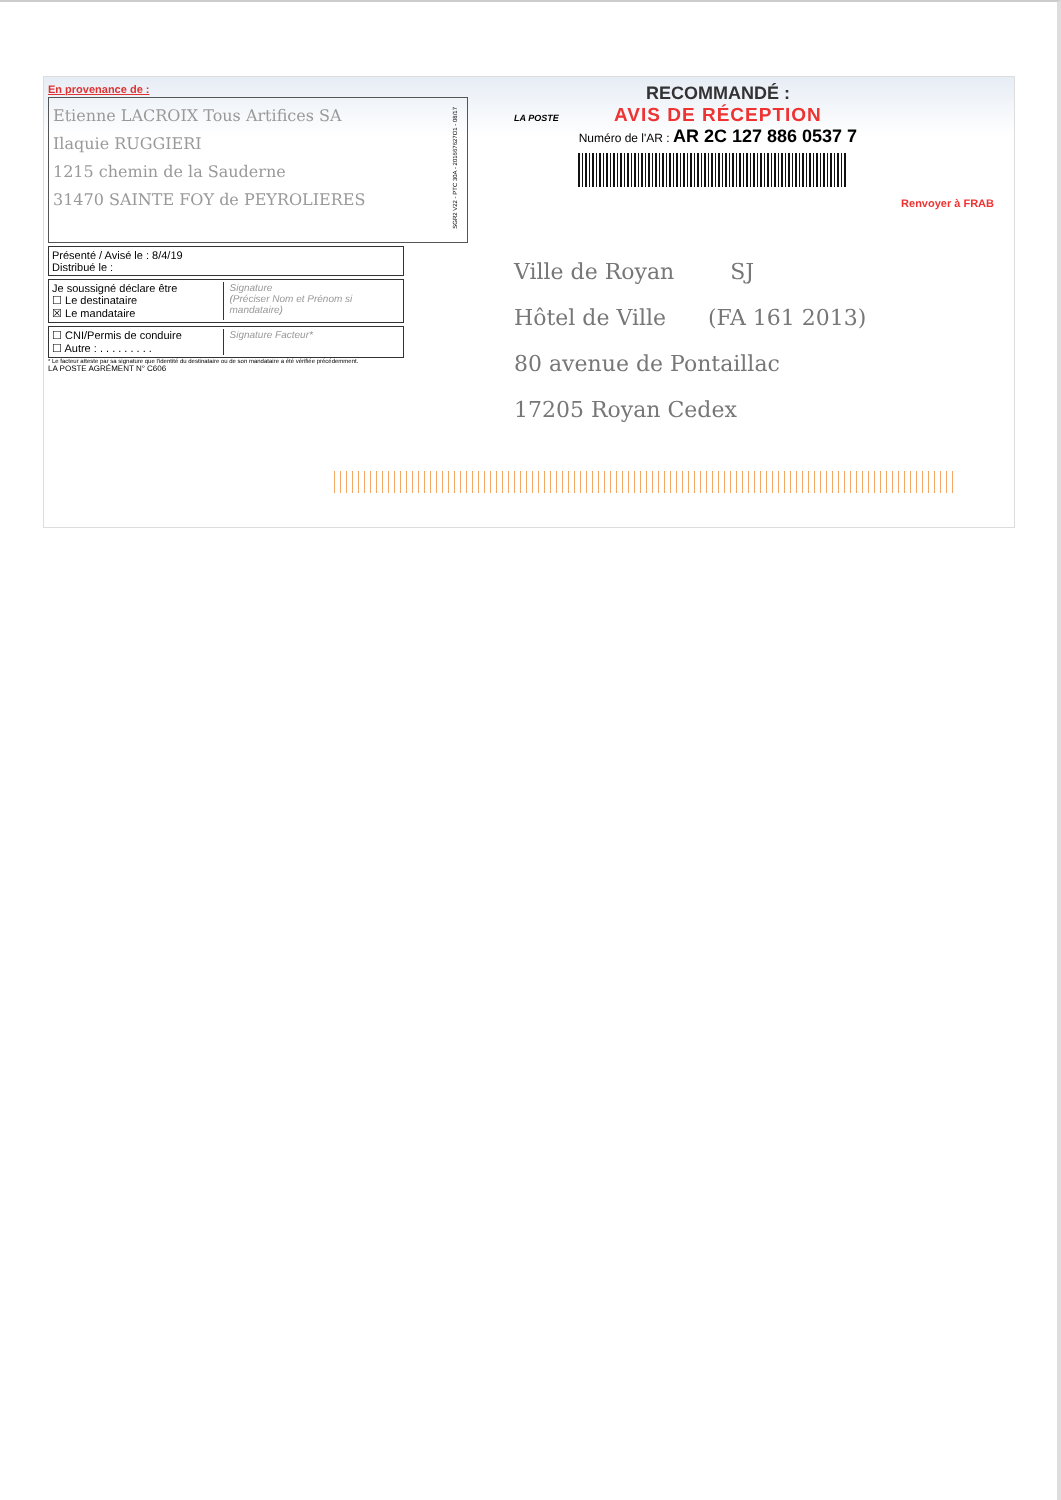En provenance de :
Etienne LACROIX Tous Artifices SA
Ilaquie RUGGIERI
1215 chemin de la Sauderne
31470 SAINTE FOY de PEYROLIERES
Présenté / Avisé le : 8/4/19
Distribué le :
Je soussigné déclare être
☐ Le destinataire
☒ Le mandataire
Signature
(Préciser Nom et Prénom si mandataire)
☐ CNI/Permis de conduire
☐ Autre : . . . . . . . . .
Signature Facteur*
* Le facteur atteste par sa signature que l'identité du destinataire ou de son mandataire a été vérifiée précédemment.
LA POSTE AGRÉMENT N° C606
SGR2 V22 - PTC 30A - 201667627O1 - 08/17
LA POSTE
RECOMMANDÉ :
AVIS DE RÉCEPTION
Numéro de l'AR : AR 2C 127 886 0537 7
Renvoyer à FRAB
Ville de Royan SJ
Hôtel de Ville (FA 161 2013)
80 avenue de Pontaillac
17205 Royan Cedex